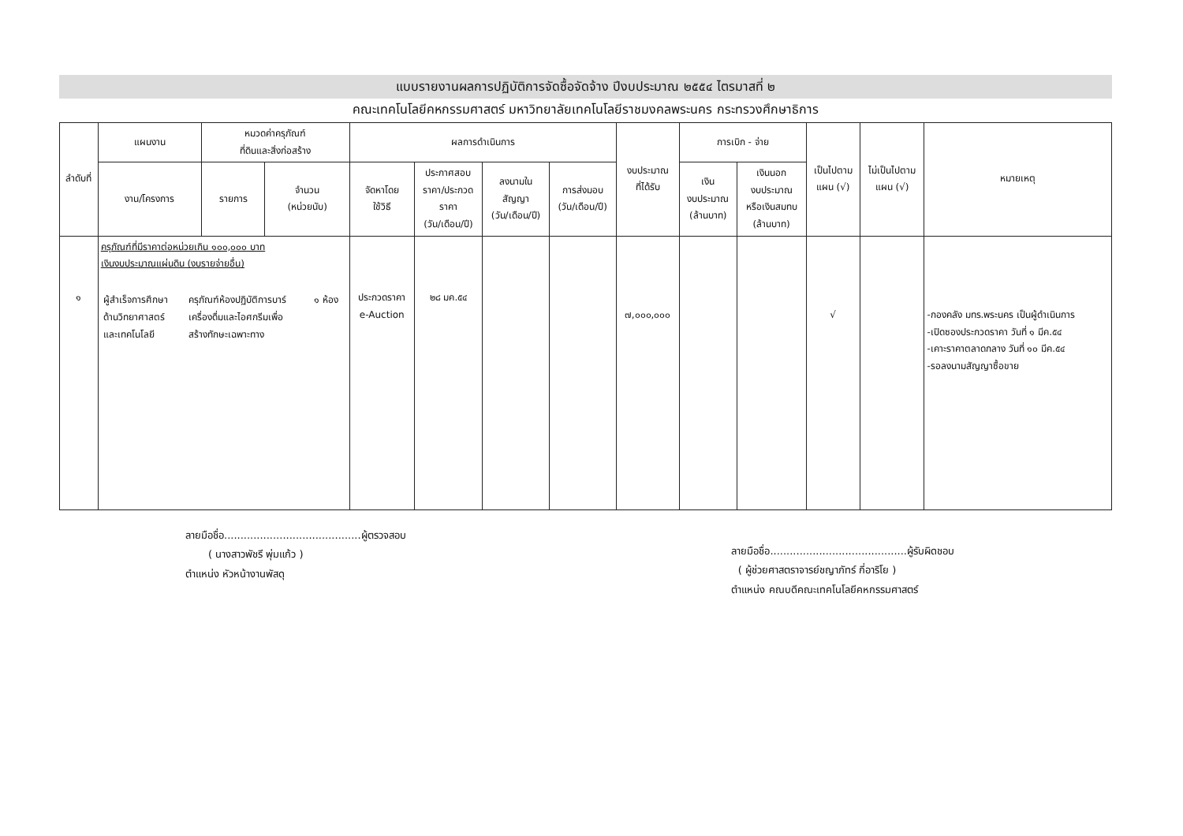แบบรายงานผลการปฏิบัติการจัดซื้อจัดจ้าง ปีงบประมาณ ๒๕๕๔ ไตรมาสที่ ๒
คณะเทคโนโลยีคหกรรมศาสตร์ มหาวิทยาลัยเทคโนโลยีราชมงคลพระนคร กระทรวงศึกษาธิการ
| ลำดับที่ | แผนงาน | หมวดค่าครุภัณฑ์ ที่ดินและสิ่งก่อสร้าง | | ผลการดำเนินการ | | | | งบประมาณ ที่ได้รับ | การเบิก - จ่าย | | เป็นไปตาม แผน (√) | ไม่เป็นไปตาม แผน (√) | หมายเหตุ |
| --- | --- | --- | --- | --- | --- | --- | --- | --- | --- | --- | --- | --- | --- |
| | งาน/โครงการ | รายการ | จำนวน (หน่วยนับ) | จัดหาโดย ใช้วิธี | ประกาศสอบ ราคา/ประกวด ราคา (วัน/เดือน/ปี) | ลงนามใน สัญญา (วัน/เดือน/ปี) | การส่งมอบ (วัน/เดือน/ปี) | | เงิน งบประมาณ (ล้านบาท) | เงินนอก งบประมาณ หรือเงินสมทบ (ล้านบาท) | | | |
| ๑ | ครุภัณฑ์ที่มีราคาต่อหน่วยเกิน ๑๐๐,๐๐๐ บาท เงินงบประมาณแผ่นดิน (งบรายจ่ายอื่น) / ผู้สำเร็จการศึกษา ด้านวิทยาศาสตร์ และเทคโนโลยี / ครุภัณฑ์ห้องปฏิบัติการบาร์ เครื่องดื่มและไอศกรีมเพื่อ สร้างทักษะเฉพาะทาง / ๑ ห้อง / | | | ประกวดราคา e-Auction | ๒๘ มค.๕๔ | | | ๗,๐๐๐,๐๐๐ | | | √ | | -กองคลัง มทร.พระนคร เป็นผู้ดำเนินการ -เปิดซองประกวดราคา วันที่ ๑ มีค.๕๔ -เคาะราคาตลาดกลาง วันที่ ๑๐ มีค.๕๔ -รอลงนามสัญญาซื้อขาย |
ลายมือชื่อ..........................................ผู้ตรวจสอบ
( นางสาวพัชรี พุ่มแก้ว )
ตำแหน่ง หัวหน้างานพัสดุ
ลายมือชื่อ..........................................ผู้รับผิดชอบ
( ผู้ช่วยศาสตราจารย์ชญาภัทร์ กี่อาริโย )
ตำแหน่ง คณบดีคณะเทคโนโลยีคหกรรมศาสตร์